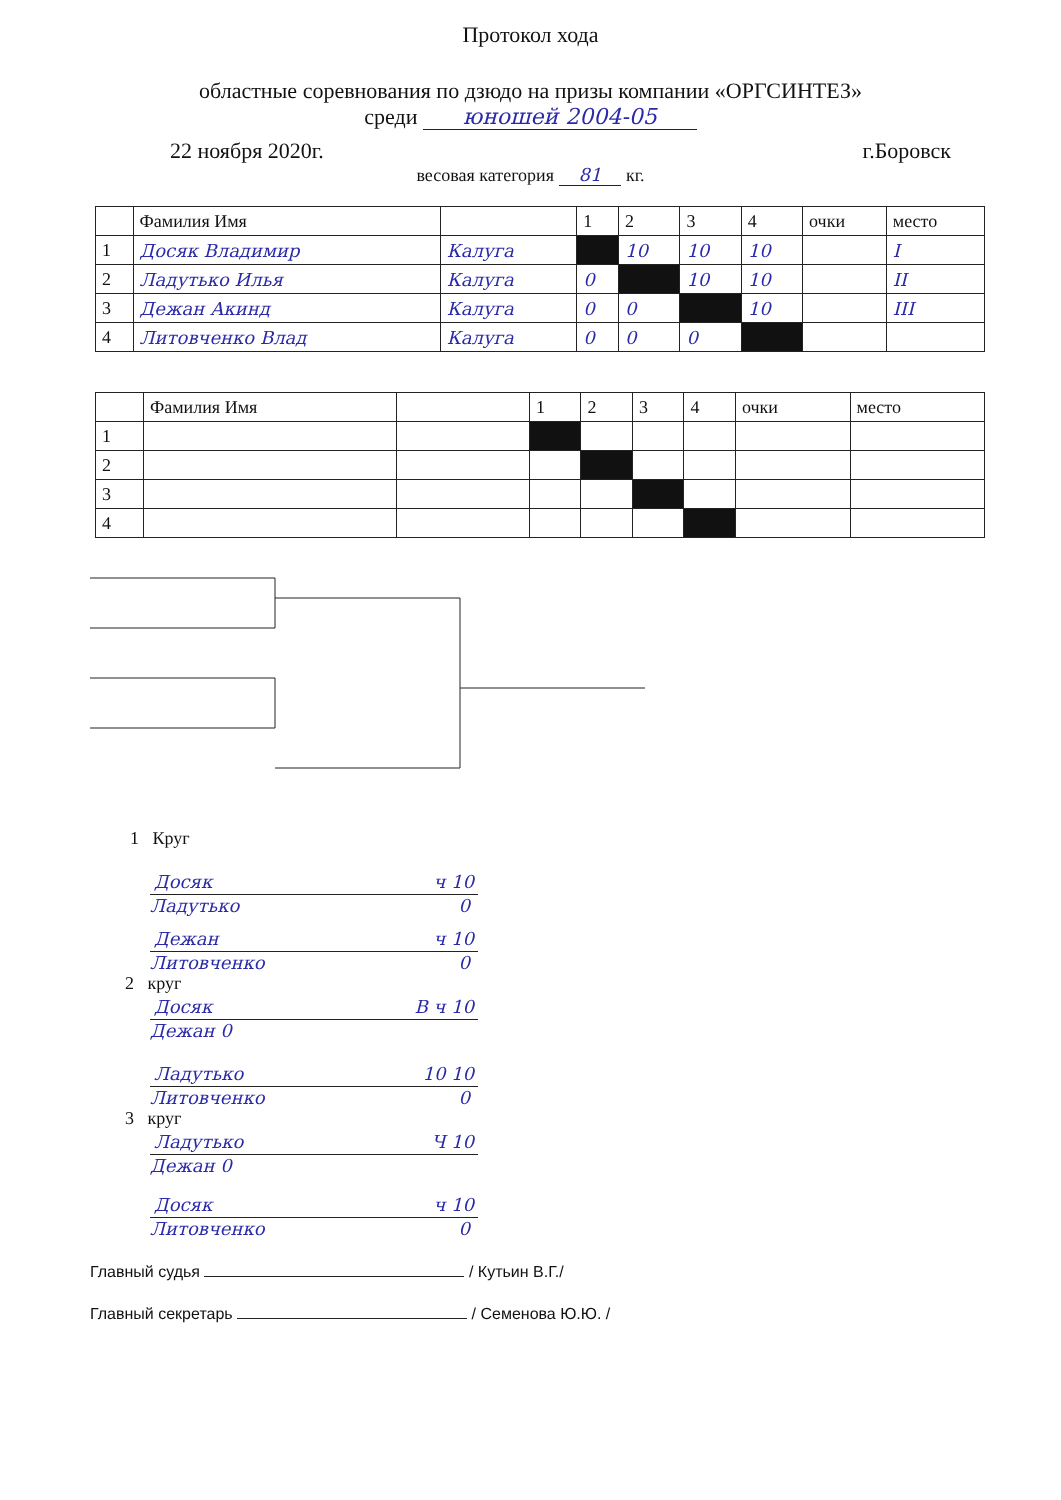Протокол хода
областные соревнования по дзюдо на призы компании «ОРГСИНТЕЗ»
среди юношей 2004-05
22 ноября 2020г. г.Боровск
весовая категория 81 кг.
| | Фамилия Имя | | 1 | 2 | 3 | 4 | очки | место |
| 1 | Досяк Владимир | Калуга | | 10 | 10 | 10 | | I |
| 2 | Ладутько Илья | Калуга | 0 | | 10 | 10 | | II |
| 3 | Дежан Акинд | Калуга | 0 | 0 | | 10 | | III |
| 4 | Литовченко Влад | Калуга | 0 | 0 | 0 | | | |
| | Фамилия Имя | | 1 | 2 | 3 | 4 | очки | место |
| 1 | | | | | | | | |
| 2 | | | | | | | | |
| 3 | | | | | | | | |
| 4 | | | | | | | | |
1 Круг
Досяк ч 10
Ладутько 0
Дежан ч 10
Литовченко 0
2 круг
Досяк В ч 10
Дежан 0
Ладутько 10 10
Литовченко 0
3 круг
Ладутько Ч 10
Дежан 0
Досяк ч 10
Литовченко 0
Главный судья / Кутьин В.Г./
Главный секретарь / Семенова Ю.Ю. /